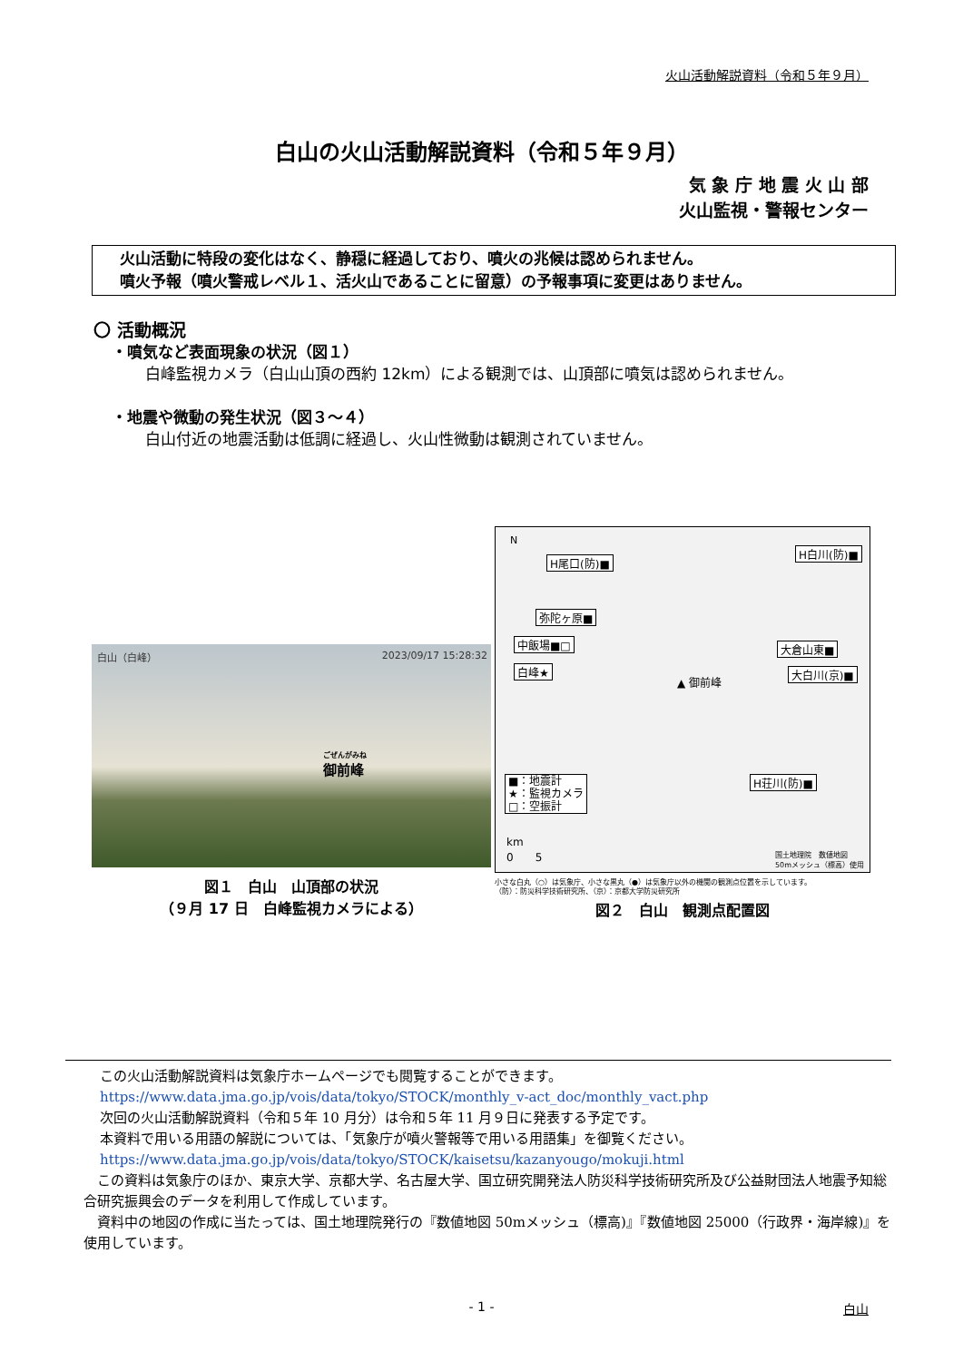火山活動解説資料（令和５年９月）
白山の火山活動解説資料（令和５年９月）
気 象 庁 地 震 火 山 部
火山監視・警報センター
火山活動に特段の変化はなく、静穏に経過しており、噴火の兆候は認められません。
噴火予報（噴火警戒レベル１、活火山であることに留意）の予報事項に変更はありません。
〇 活動概況
・噴気など表面現象の状況（図１）
白峰監視カメラ（白山山頂の西約 12km）による観測では、山頂部に噴気は認められません。
・地震や微動の発生状況（図３～４）
白山付近の地震活動は低調に経過し、火山性微動は観測されていません。
白山（白峰） 2023/09/17 15:28:32
ごぜんがみね
御前峰
図１　白山　山頂部の状況
（９月 17 日　白峰監視カメラによる）
N
H尾口(防)■
H白川(防)■
弥陀ヶ原■
中飯場■□ 大倉山東■
白峰★
▲ 御前峰
大白川(京)■
H荘川(防)■ ■：地震計
★：監視カメラ
□：空振計
km
0　　5 国土地理院　数値地図
50mメッシュ（標高）使用
小さな白丸（○）は気象庁、小さな黒丸（●）は気象庁以外の機関の観測点位置を示しています。
（防）：防災科学技術研究所、（京）：京都大学防災研究所
図２　白山　観測点配置図
この火山活動解説資料は気象庁ホームページでも閲覧することができます。
https://www.data.jma.go.jp/vois/data/tokyo/STOCK/monthly_v-act_doc/monthly_vact.php
次回の火山活動解説資料（令和５年 10 月分）は令和５年 11 月９日に発表する予定です。
本資料で用いる用語の解説については、「気象庁が噴火警報等で用いる用語集」を御覧ください。
https://www.data.jma.go.jp/vois/data/tokyo/STOCK/kaisetsu/kazanyougo/mokuji.html
　この資料は気象庁のほか、東京大学、京都大学、名古屋大学、国立研究開発法人防災科学技術研究所及び公益財団法人地震予知総合研究振興会のデータを利用して作成しています。
　資料中の地図の作成に当たっては、国土地理院発行の『数値地図 50mメッシュ（標高)』『数値地図 25000（行政界・海岸線)』を使用しています。
- 1 - 白山